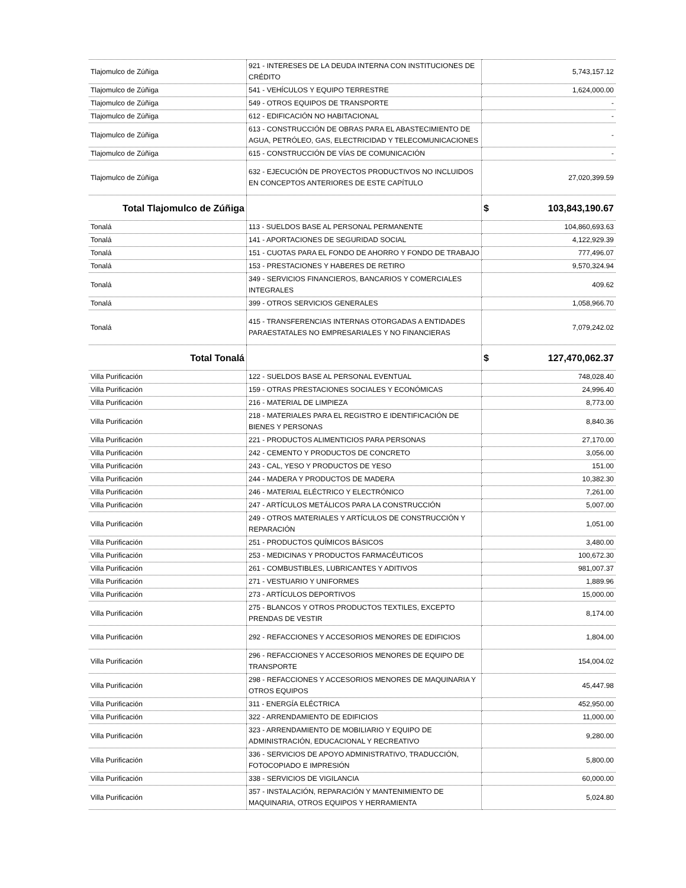| Tlajomulco de Zúñiga | 921 - INTERESES DE LA DEUDA INTERNA CON INSTITUCIONES DE CRÉDITO | 5,743,157.12 |
| Tlajomulco de Zúñiga | 541 - VEHÍCULOS Y EQUIPO TERRESTRE | 1,624,000.00 |
| Tlajomulco de Zúñiga | 549 - OTROS EQUIPOS DE TRANSPORTE | - |
| Tlajomulco de Zúñiga | 612 - EDIFICACIÓN NO HABITACIONAL | - |
| Tlajomulco de Zúñiga | 613 - CONSTRUCCIÓN DE OBRAS PARA EL ABASTECIMIENTO DE AGUA, PETRÓLEO, GAS, ELECTRICIDAD Y TELECOMUNICACIONES | - |
| Tlajomulco de Zúñiga | 615 - CONSTRUCCIÓN DE VÍAS DE COMUNICACIÓN | - |
| Tlajomulco de Zúñiga | 632 - EJECUCIÓN DE PROYECTOS PRODUCTIVOS NO INCLUIDOS EN CONCEPTOS ANTERIORES DE ESTE CAPÍTULO | 27,020,399.59 |
| Total Tlajomulco de Zúñiga | | $ 103,843,190.67 |
| Tonalá | 113 - SUELDOS BASE AL PERSONAL PERMANENTE | 104,860,693.63 |
| Tonalá | 141 - APORTACIONES DE SEGURIDAD SOCIAL | 4,122,929.39 |
| Tonalá | 151 - CUOTAS PARA EL FONDO DE AHORRO Y FONDO DE TRABAJO | 777,496.07 |
| Tonalá | 153 - PRESTACIONES Y HABERES DE RETIRO | 9,570,324.94 |
| Tonalá | 349 - SERVICIOS FINANCIEROS, BANCARIOS Y COMERCIALES INTEGRALES | 409.62 |
| Tonalá | 399 - OTROS SERVICIOS GENERALES | 1,058,966.70 |
| Tonalá | 415 - TRANSFERENCIAS INTERNAS OTORGADAS A ENTIDADES PARAESTATALES NO EMPRESARIALES Y NO FINANCIERAS | 7,079,242.02 |
| Total Tonalá | | $ 127,470,062.37 |
| Villa Purificación | 122 - SUELDOS BASE AL PERSONAL EVENTUAL | 748,028.40 |
| Villa Purificación | 159 - OTRAS PRESTACIONES SOCIALES Y ECONÓMICAS | 24,996.40 |
| Villa Purificación | 216 - MATERIAL DE LIMPIEZA | 8,773.00 |
| Villa Purificación | 218 - MATERIALES PARA EL REGISTRO E IDENTIFICACIÓN DE BIENES Y PERSONAS | 8,840.36 |
| Villa Purificación | 221 - PRODUCTOS ALIMENTICIOS PARA PERSONAS | 27,170.00 |
| Villa Purificación | 242 - CEMENTO Y PRODUCTOS DE CONCRETO | 3,056.00 |
| Villa Purificación | 243 - CAL, YESO Y PRODUCTOS DE YESO | 151.00 |
| Villa Purificación | 244 - MADERA Y PRODUCTOS DE MADERA | 10,382.30 |
| Villa Purificación | 246 - MATERIAL ELÉCTRICO Y ELECTRÓNICO | 7,261.00 |
| Villa Purificación | 247 - ARTÍCULOS METÁLICOS PARA LA CONSTRUCCIÓN | 5,007.00 |
| Villa Purificación | 249 - OTROS MATERIALES Y ARTÍCULOS DE CONSTRUCCIÓN Y REPARACIÓN | 1,051.00 |
| Villa Purificación | 251 - PRODUCTOS QUÍMICOS BÁSICOS | 3,480.00 |
| Villa Purificación | 253 - MEDICINAS Y PRODUCTOS FARMACÉUTICOS | 100,672.30 |
| Villa Purificación | 261 - COMBUSTIBLES, LUBRICANTES Y ADITIVOS | 981,007.37 |
| Villa Purificación | 271 - VESTUARIO Y UNIFORMES | 1,889.96 |
| Villa Purificación | 273 - ARTÍCULOS DEPORTIVOS | 15,000.00 |
| Villa Purificación | 275 - BLANCOS Y OTROS PRODUCTOS TEXTILES, EXCEPTO PRENDAS DE VESTIR | 8,174.00 |
| Villa Purificación | 292 - REFACCIONES Y ACCESORIOS MENORES DE EDIFICIOS | 1,804.00 |
| Villa Purificación | 296 - REFACCIONES Y ACCESORIOS MENORES DE EQUIPO DE TRANSPORTE | 154,004.02 |
| Villa Purificación | 298 - REFACCIONES Y ACCESORIOS MENORES DE MAQUINARIA Y OTROS EQUIPOS | 45,447.98 |
| Villa Purificación | 311 - ENERGÍA ELÉCTRICA | 452,950.00 |
| Villa Purificación | 322 - ARRENDAMIENTO DE EDIFICIOS | 11,000.00 |
| Villa Purificación | 323 - ARRENDAMIENTO DE MOBILIARIO Y EQUIPO DE ADMINISTRACIÓN, EDUCACIONAL Y RECREATIVO | 9,280.00 |
| Villa Purificación | 336 - SERVICIOS DE APOYO ADMINISTRATIVO, TRADUCCIÓN, FOTOCOPIADO E IMPRESIÓN | 5,800.00 |
| Villa Purificación | 338 - SERVICIOS DE VIGILANCIA | 60,000.00 |
| Villa Purificación | 357 - INSTALACIÓN, REPARACIÓN Y MANTENIMIENTO DE MAQUINARIA, OTROS EQUIPOS Y HERRAMIENTA | 5,024.80 |